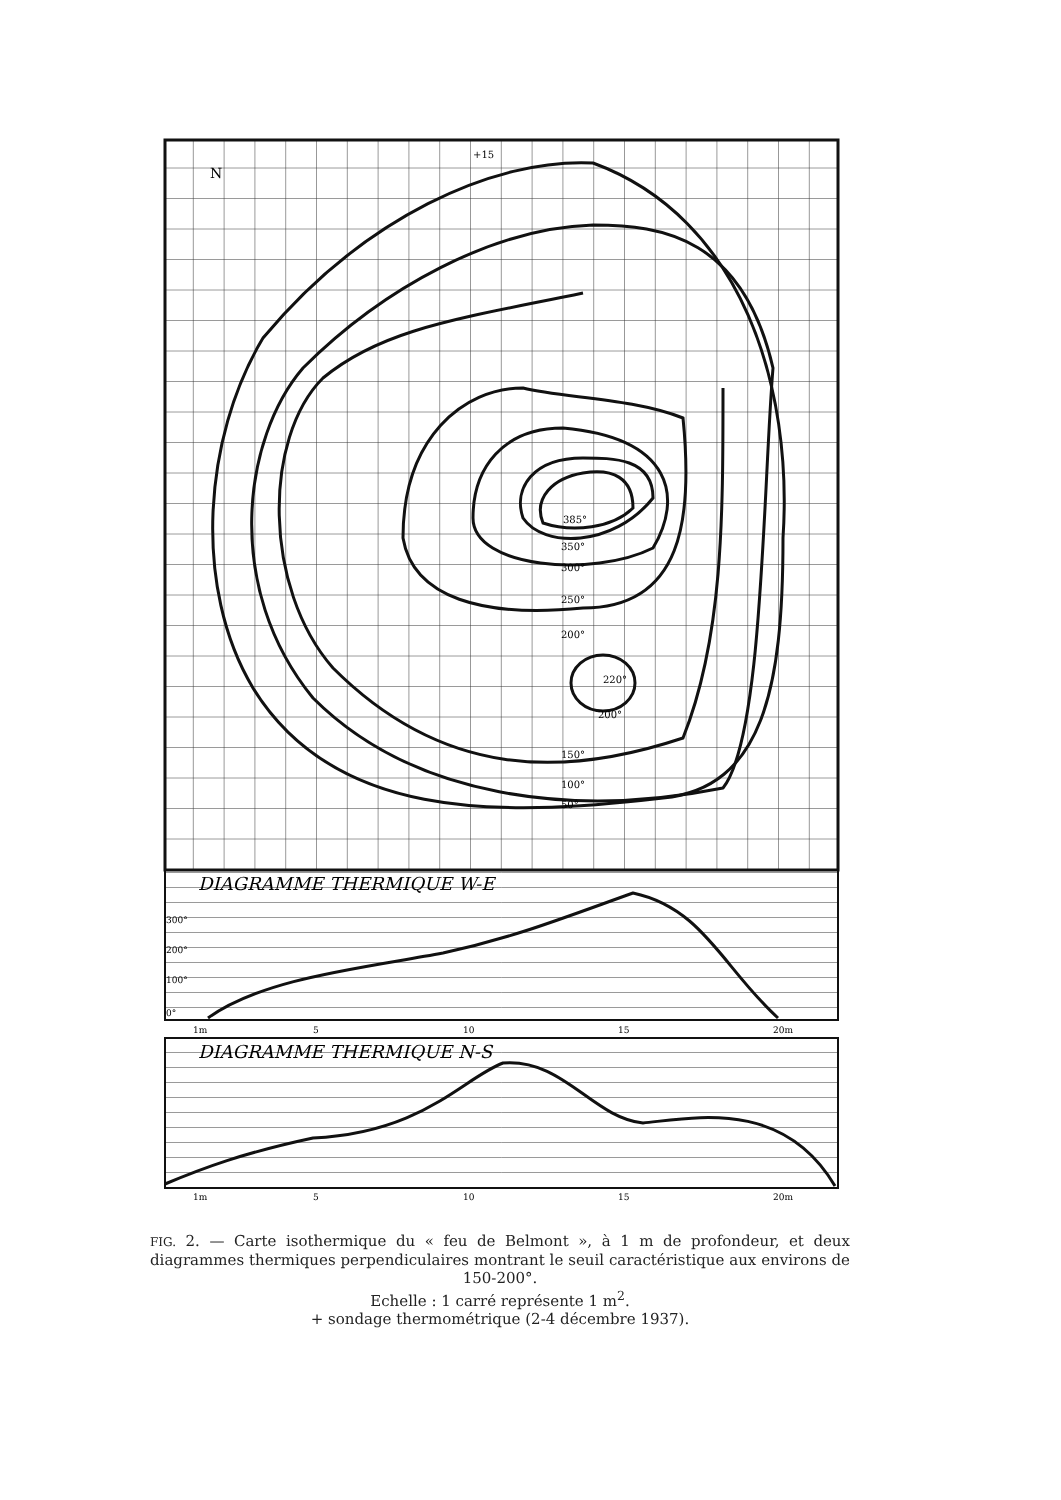+15
385°
350°
300°
250°
200°
220°
200°
150°
100°
50°
N
DIAGRAMME THERMIQUE W-E
DIAGRAMME THERMIQUE N-S
300°
200°
100°
0°
1m
5
10
15
20m
1m
5
10
15
20m
FIG. 2. — Carte isothermique du « feu de Belmont », à 1 m de profondeur, et deux diagrammes thermiques perpendiculaires montrant le seuil caractéristique aux environs de 150-200°.
Echelle : 1 carré représente 1 m<sup>2</sup>.
+ sondage thermométrique (2-4 décembre 1937).